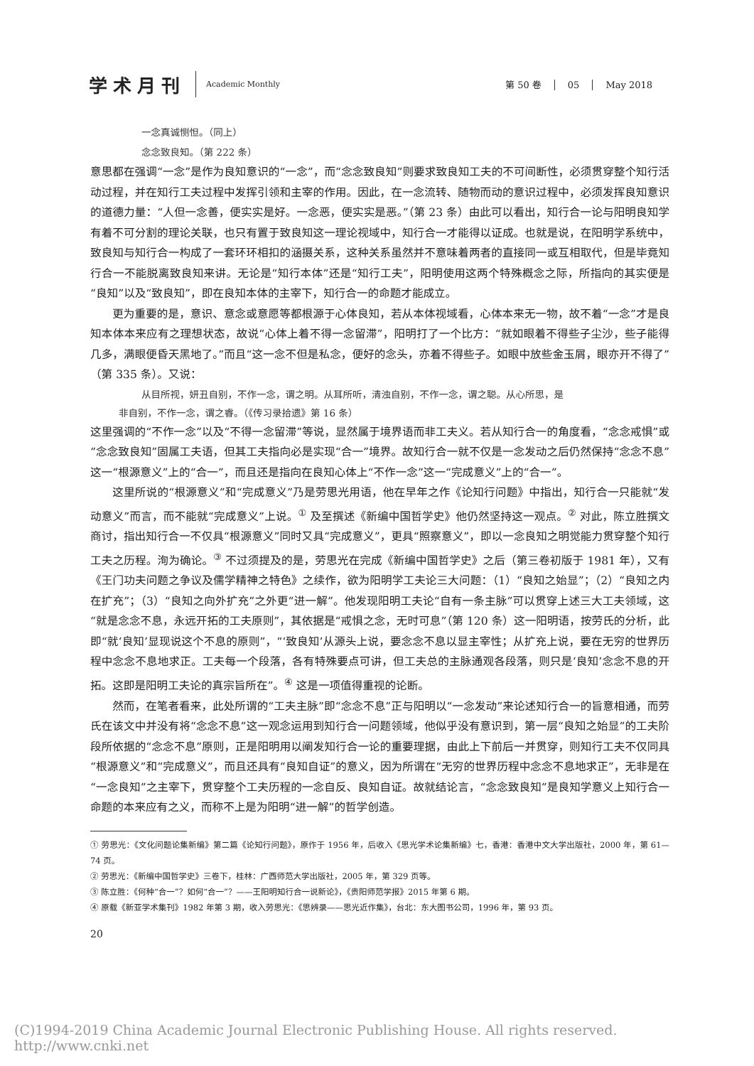学术月刊 Academic Monthly 第 50 卷 05 May 2018
一念真诚恻怛。（同上）
念念致良知。（第 222 条）
意思都在强调“一念”是作为良知意识的“一念”，而“念念致良知”则要求致良知工夫的不可间断性，必须贯穿整个知行活动过程，并在知行工夫过程中发挥引领和主宰的作用。因此，在一念流转、随物而动的意识过程中，必须发挥良知意识的道德力量：“人但一念善，便实实是好。一念恶，便实实是恶。”（第 23 条）由此可以看出，知行合一论与阳明良知学有着不可分割的理论关联，也只有置于致良知这一理论视域中，知行合一才能得以证成。也就是说，在阳明学系统中，致良知与知行合一构成了一套环环相扣的涵摄关系，这种关系虽然并不意味着两者的直接同一或互相取代，但是毕竟知行合一不能脱离致良知来讲。无论是“知行本体”还是“知行工夫”，阳明使用这两个特殊概念之际，所指向的其实便是“良知”以及“致良知”，即在良知本体的主宰下，知行合一的命题才能成立。
更为重要的是，意识、意念或意愿等都根源于心体良知，若从本体视域看，心体本来无一物，故不着“一念”才是良知本体本来应有之理想状态，故说“心体上着不得一念留滞”，阳明打了一个比方：“就如眼着不得些子尘沙，些子能得几多，满眼便昏天黑地了。”而且“这一念不但是私念，便好的念头，亦着不得些子。如眼中放些金玉屑，眼亦开不得了”（第 335 条）。又说：
从目所视，妍丑自别，不作一念，谓之明。从耳所听，清浊自别，不作一念，谓之聪。从心所思，是
非自别，不作一念，谓之睿。（《传习录拾遗》第 16 条）
这里强调的“不作一念”以及“不得一念留滞”等说，显然属于境界语而非工夫义。若从知行合一的角度看，“念念戒惧”或“念念致良知”固属工夫语，但其工夫指向必是实现“合一”境界。故知行合一就不仅是一念发动之后仍然保持“念念不息”这一“根源意义”上的“合一”，而且还是指向在良知心体上“不作一念”这一“完成意义”上的“合一”。
这里所说的“根源意义”和“完成意义”乃是劳思光用语，他在早年之作《论知行问题》中指出，知行合一只能就“发动意义”而言，而不能就“完成意义”上说。<sup>①</sup> 及至撰述《新编中国哲学史》他仍然坚持这一观点。<sup>②</sup> 对此，陈立胜撰文商讨，指出知行合一不仅具“根源意义”同时又具“完成意义”，更具“照察意义”，即以一念良知之明觉能力贯穿整个知行工夫之历程。洵为确论。<sup>③</sup> 不过须提及的是，劳思光在完成《新编中国哲学史》之后（第三卷初版于 1981 年），又有《王门功夫问题之争议及儒学精神之特色》之续作，欲为阳明学工夫论三大问题：（1）“良知之始显”；（2）“良知之内在扩充”；（3）“良知之向外扩充”之外更“进一解”。他发现阳明工夫论“自有一条主脉”可以贯穿上述三大工夫领域，这“就是念念不息，永远开拓的工夫原则”，其依据是“戒惧之念，无时可息”（第 120 条）这一阳明语，按劳氏的分析，此即“就‘良知’显现说这个不息的原则”，“‘致良知’从源头上说，要念念不息以显主宰性；从扩充上说，要在无穷的世界历程中念念不息地求正。工夫每一个段落，各有特殊要点可讲，但工夫总的主脉通观各段落，则只是‘良知’念念不息的开拓。这即是阳明工夫论的真宗旨所在”。<sup>④</sup> 这是一项值得重视的论断。
然而，在笔者看来，此处所谓的“工夫主脉”即“念念不息”正与阳明以“一念发动”来论述知行合一的旨意相通，而劳氏在该文中并没有将“念念不息”这一观念运用到知行合一问题领域，他似乎没有意识到，第一层“良知之始显”的工夫阶段所依据的“念念不息”原则，正是阳明用以阐发知行合一论的重要理据，由此上下前后一并贯穿，则知行工夫不仅同具“根源意义”和“完成意义”，而且还具有“良知自证”的意义，因为所谓在“无穷的世界历程中念念不息地求正”，无非是在“一念良知”之主宰下，贯穿整个工夫历程的一念自反、良知自证。故就结论言，“念念致良知”是良知学意义上知行合一命题的本来应有之义，而称不上是为阳明“进一解”的哲学创造。
① 劳思光：《文化问题论集新编》第二篇《论知行问题》，原作于 1956 年，后收入《思光学术论集新编》七，香港：香港中文大学出版社，2000 年，第 61—74 页。
② 劳思光：《新编中国哲学史》三卷下，桂林：广西师范大学出版社，2005 年，第 329 页等。
③ 陈立胜：《何种“合一”？如何“合一”？——王阳明知行合一说新论》，《贵阳师范学报》2015 年第 6 期。
④ 原载《新亚学术集刊》1982 年第 3 期，收入劳思光：《思辨录——思光近作集》，台北：东大图书公司，1996 年，第 93 页。
20
(C)1994-2019 China Academic Journal Electronic Publishing House. All rights reserved. http://www.cnki.net